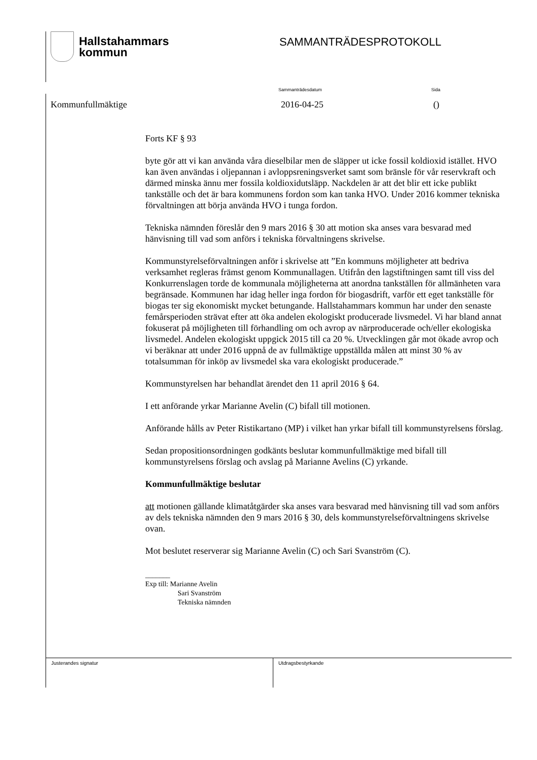Hallstahammars
kommun
SAMMANTRÄDESPROTOKOLL
Sammanträdesdatum Sida
Kommunfullmäktige 2016-04-25 ()
Forts KF § 93
byte gör att vi kan använda våra dieselbilar men de släpper ut icke fossil koldioxid istället. HVO kan även användas i oljepannan i avloppsreningsverket samt som bränsle för vår reservkraft och därmed minska ännu mer fossila koldioxidutsläpp. Nackdelen är att det blir ett icke publikt tankställe och det är bara kommunens fordon som kan tanka HVO. Under 2016 kommer tekniska förvaltningen att börja använda HVO i tunga fordon.
Tekniska nämnden föreslår den 9 mars 2016 § 30 att motion ska anses vara besvarad med hänvisning till vad som anförs i tekniska förvaltningens skrivelse.
Kommunstyrelseförvaltningen anför i skrivelse att ”En kommuns möjligheter att bedriva verksamhet regleras främst genom Kommunallagen. Utifrån den lagstiftningen samt till viss del Konkurrenslagen torde de kommunala möjligheterna att anordna tankställen för allmänheten vara begränsade. Kommunen har idag heller inga fordon för biogasdrift, varför ett eget tankställe för biogas ter sig ekonomiskt mycket betungande. Hallstahammars kommun har under den senaste femårsperioden strävat efter att öka andelen ekologiskt producerade livsmedel. Vi har bland annat fokuserat på möjligheten till förhandling om och avrop av närproducerade och/eller ekologiska livsmedel. Andelen ekologiskt uppgick 2015 till ca 20 %. Utvecklingen går mot ökade avrop och vi beräknar att under 2016 uppnå de av fullmäktige uppställda målen att minst 30 % av totalsumman för inköp av livsmedel ska vara ekologiskt producerade.”
Kommunstyrelsen har behandlat ärendet den 11 april 2016 § 64.
I ett anförande yrkar Marianne Avelin (C) bifall till motionen.
Anförande hålls av Peter Ristikartano (MP) i vilket han yrkar bifall till kommunstyrelsens förslag.
Sedan propositionsordningen godkänts beslutar kommunfullmäktige med bifall till kommunstyrelsens förslag och avslag på Marianne Avelins (C) yrkande.
Kommunfullmäktige beslutar
att motionen gällande klimatåtgärder ska anses vara besvarad med hänvisning till vad som anförs av dels tekniska nämnden den 9 mars 2016 § 30, dels kommunstyrelseförvaltningens skrivelse ovan.
Mot beslutet reserverar sig Marianne Avelin (C) och Sari Svanström (C).
_______
Exp till: Marianne Avelin
Sari Svanström
Tekniska nämnden
Justerandes signatur Utdragsbestyrkande